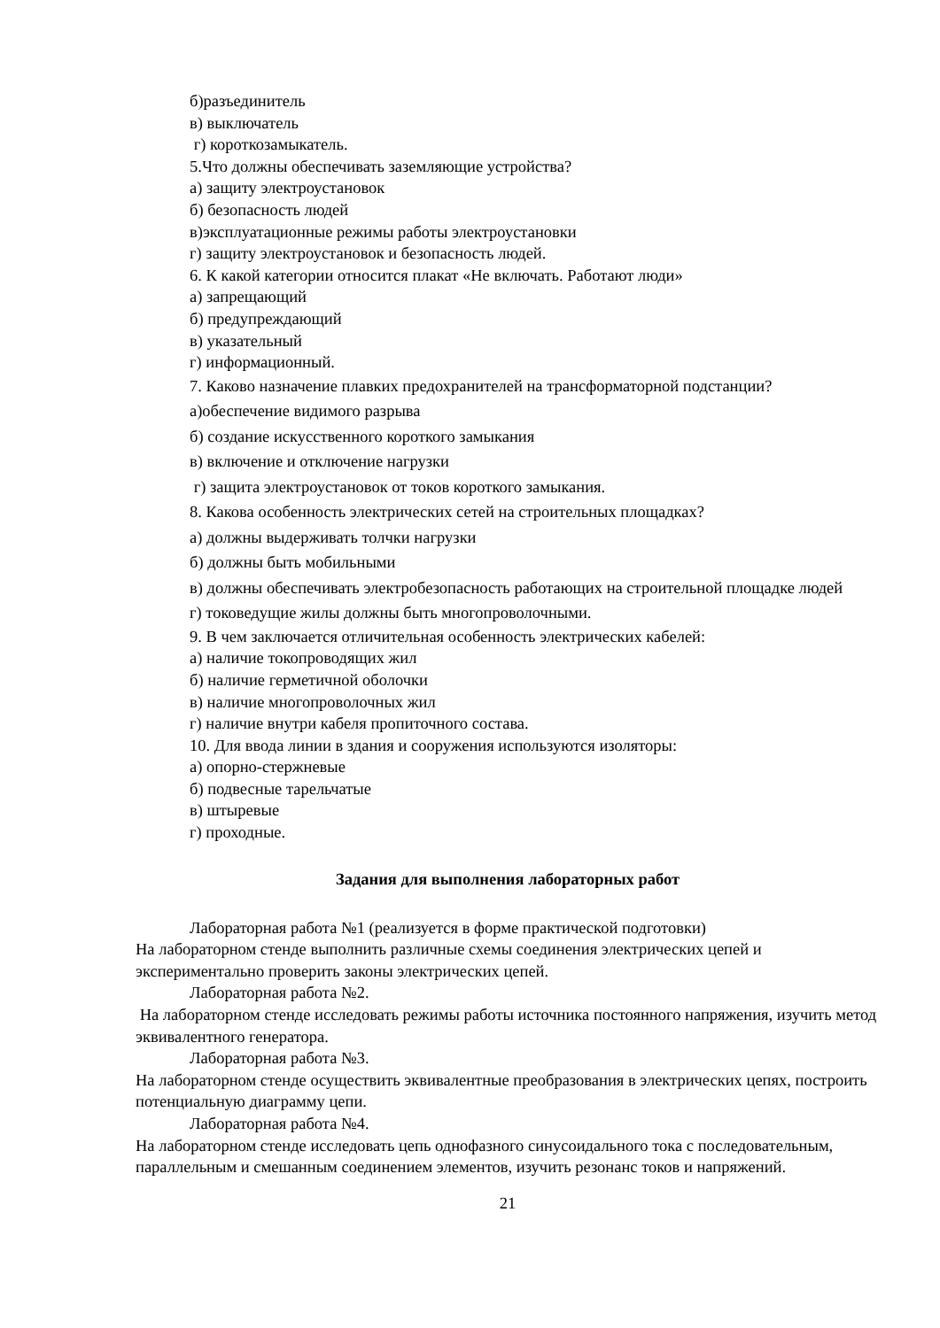б)разъединитель
в) выключатель
г) короткозамыкатель.
5.Что должны обеспечивать заземляющие устройства?
а) защиту электроустановок
б) безопасность людей
в)эксплуатационные режимы работы электроустановки
г) защиту электроустановок и безопасность людей.
6. К какой категории относится плакат «Не включать. Работают люди»
а) запрещающий
б) предупреждающий
в) указательный
г) информационный.
7. Каково назначение плавких предохранителей на трансформаторной подстанции?
а)обеспечение видимого разрыва
б) создание искусственного короткого замыкания
в) включение и отключение нагрузки
г) защита электроустановок от токов короткого замыкания.
8. Какова особенность электрических сетей на строительных площадках?
а) должны выдерживать толчки нагрузки
б) должны быть мобильными
в) должны обеспечивать электробезопасность работающих на строительной площадке людей
г) токоведущие жилы должны быть многопроволочными.
9. В чем заключается отличительная особенность электрических кабелей:
а) наличие токопроводящих жил
б) наличие герметичной оболочки
в) наличие многопроволочных жил
г) наличие внутри кабеля пропиточного состава.
10. Для ввода линии в здания и сооружения используются изоляторы:
а) опорно-стержневые
б) подвесные тарельчатые
в) штыревые
г) проходные.
Задания для выполнения лабораторных работ
Лабораторная работа №1 (реализуется в форме практической подготовки)
На лабораторном стенде выполнить различные схемы соединения электрических цепей и экспериментально проверить законы электрических цепей.
Лабораторная работа №2.
На лабораторном стенде исследовать режимы работы источника постоянного напряжения, изучить метод эквивалентного генератора.
Лабораторная работа №3.
На лабораторном стенде осуществить эквивалентные преобразования в электрических цепях, построить потенциальную диаграмму цепи.
Лабораторная работа №4.
На лабораторном стенде исследовать цепь однофазного синусоидального тока с последовательным, параллельным и смешанным соединением элементов, изучить резонанс токов и напряжений.
21